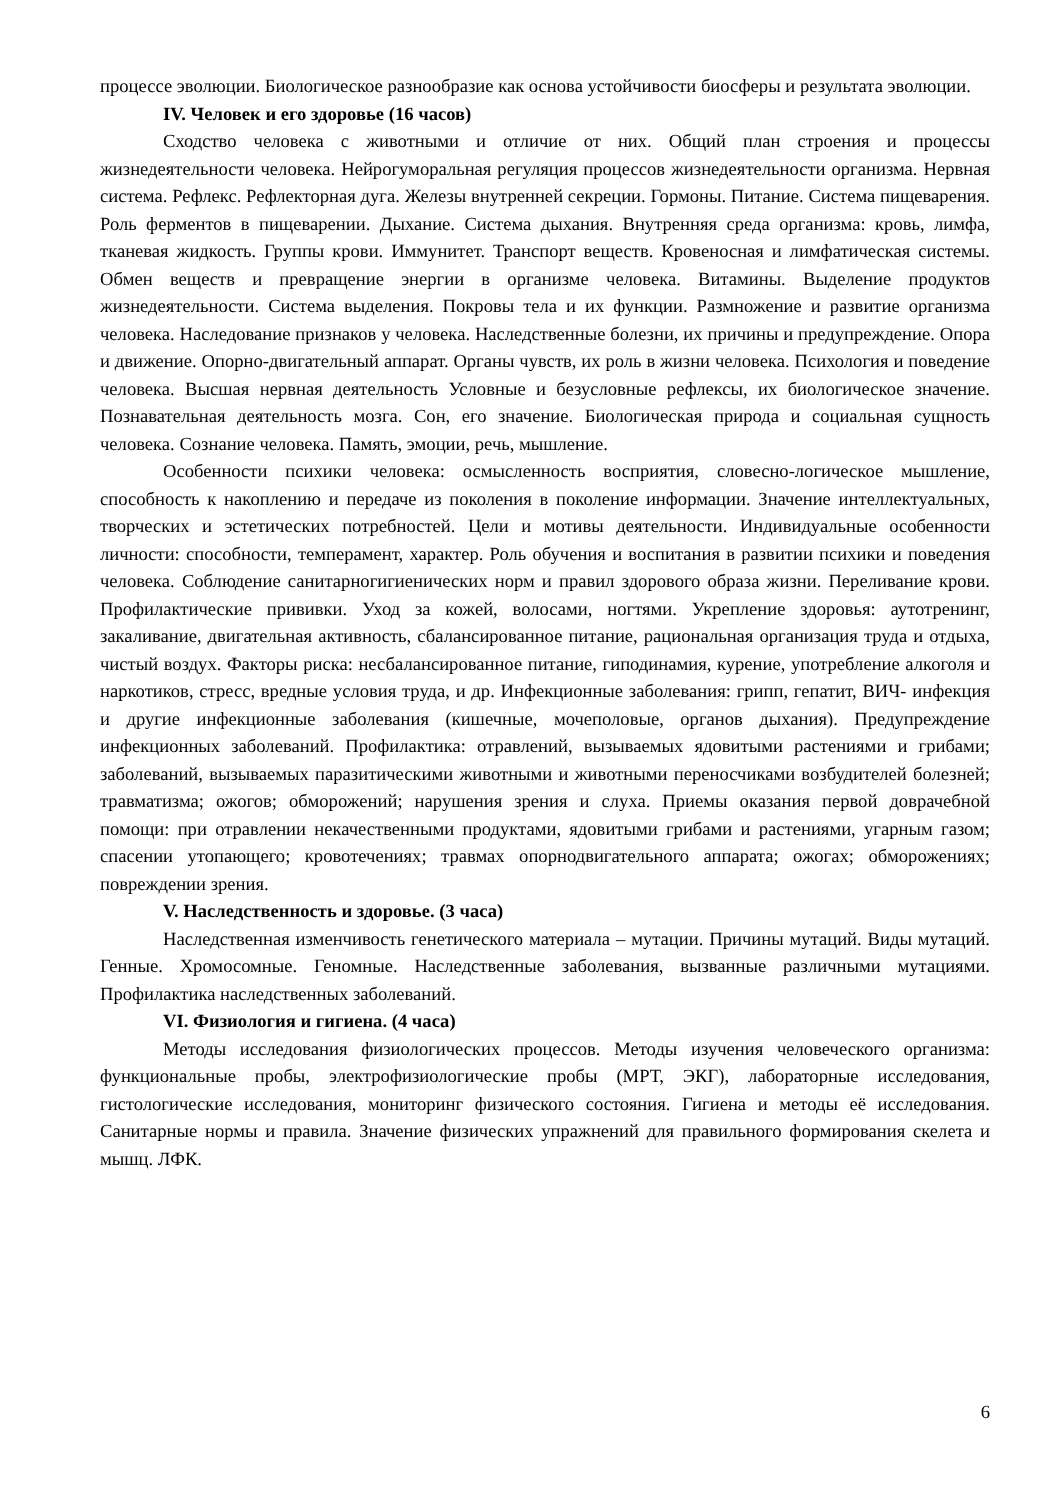процессе эволюции. Биологическое разнообразие как основа устойчивости биосферы и результата эволюции.
IV. Человек и его здоровье (16 часов)
Сходство человека с животными и отличие от них. Общий план строения и процессы жизнедеятельности человека. Нейрогуморальная регуляция процессов жизнедеятельности организма. Нервная система. Рефлекс. Рефлекторная дуга. Железы внутренней секреции. Гормоны. Питание. Система пищеварения. Роль ферментов в пищеварении. Дыхание. Система дыхания. Внутренняя среда организма: кровь, лимфа, тканевая жидкость. Группы крови. Иммунитет. Транспорт веществ. Кровеносная и лимфатическая системы. Обмен веществ и превращение энергии в организме человека. Витамины. Выделение продуктов жизнедеятельности. Система выделения. Покровы тела и их функции. Размножение и развитие организма человека. Наследование признаков у человека. Наследственные болезни, их причины и предупреждение. Опора и движение. Опорно-двигательный аппарат. Органы чувств, их роль в жизни человека. Психология и поведение человека. Высшая нервная деятельность Условные и безусловные рефлексы, их биологическое значение. Познавательная деятельность мозга. Сон, его значение. Биологическая природа и социальная сущность человека. Сознание человека. Память, эмоции, речь, мышление.
Особенности психики человека: осмысленность восприятия, словесно-логическое мышление, способность к накоплению и передаче из поколения в поколение информации. Значение интеллектуальных, творческих и эстетических потребностей. Цели и мотивы деятельности. Индивидуальные особенности личности: способности, темперамент, характер. Роль обучения и воспитания в развитии психики и поведения человека. Соблюдение санитарногигиенических норм и правил здорового образа жизни. Переливание крови. Профилактические прививки. Уход за кожей, волосами, ногтями. Укрепление здоровья: аутотренинг, закаливание, двигательная активность, сбалансированное питание, рациональная организация труда и отдыха, чистый воздух. Факторы риска: несбалансированное питание, гиподинамия, курение, употребление алкоголя и наркотиков, стресс, вредные условия труда, и др. Инфекционные заболевания: грипп, гепатит, ВИЧ- инфекция и другие инфекционные заболевания (кишечные, мочеполовые, органов дыхания). Предупреждение инфекционных заболеваний. Профилактика: отравлений, вызываемых ядовитыми растениями и грибами; заболеваний, вызываемых паразитическими животными и животными переносчиками возбудителей болезней; травматизма; ожогов; обморожений; нарушения зрения и слуха. Приемы оказания первой доврачебной помощи: при отравлении некачественными продуктами, ядовитыми грибами и растениями, угарным газом; спасении утопающего; кровотечениях; травмах опорнодвигательного аппарата; ожогах; обморожениях; повреждении зрения.
V. Наследственность и здоровье. (3 часа)
Наследственная изменчивость генетического материала – мутации. Причины мутаций. Виды мутаций. Генные. Хромосомные. Геномные. Наследственные заболевания, вызванные различными мутациями. Профилактика наследственных заболеваний.
VI. Физиология и гигиена. (4 часа)
Методы исследования физиологических процессов. Методы изучения человеческого организма: функциональные пробы, электрофизиологические пробы (МРТ, ЭКГ), лабораторные исследования, гистологические исследования, мониторинг физического состояния. Гигиена и методы её исследования. Санитарные нормы и правила. Значение физических упражнений для правильного формирования скелета и мышц. ЛФК.
6